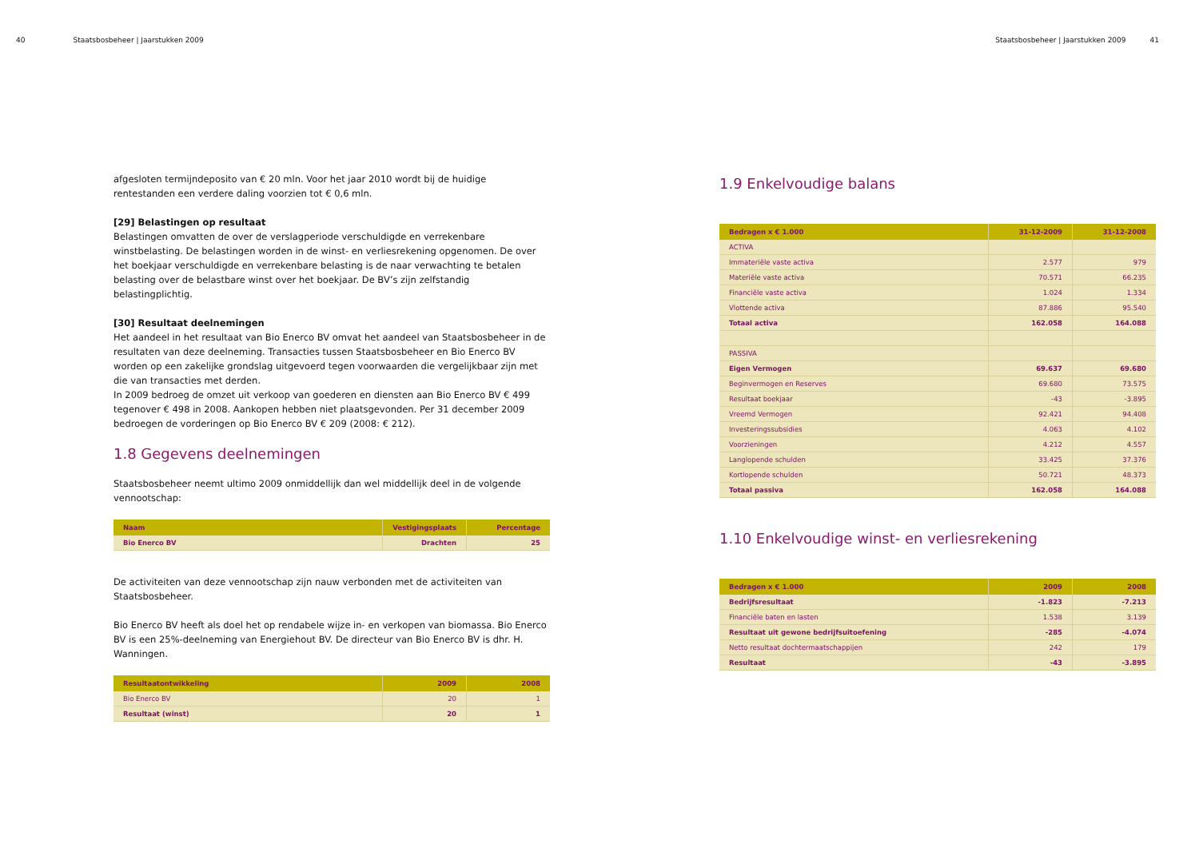40 Staatsbosbeheer | Jaarstukken 2009
Staatsbosbeheer | Jaarstukken 2009 41
afgesloten termijndeposito van € 20 mln. Voor het jaar 2010 wordt bij de huidige rentestanden een verdere daling voorzien tot € 0,6 mln.
[29] Belastingen op resultaat
Belastingen omvatten de over de verslagperiode verschuldigde en verrekenbare winstbelasting. De belastingen worden in de winst- en verliesrekening opgenomen. De over het boekjaar verschuldigde en verrekenbare belasting is de naar verwachting te betalen belasting over de belastbare winst over het boekjaar. De BV’s zijn zelfstandig belastingplichtig.
[30] Resultaat deelnemingen
Het aandeel in het resultaat van Bio Enerco BV omvat het aandeel van Staatsbosbeheer in de resultaten van deze deelneming. Transacties tussen Staatsbosbeheer en Bio Enerco BV worden op een zakelijke grondslag uitgevoerd tegen voorwaarden die vergelijkbaar zijn met die van transacties met derden.
In 2009 bedroeg de omzet uit verkoop van goederen en diensten aan Bio Enerco BV € 499 tegenover € 498 in 2008. Aankopen hebben niet plaatsgevonden. Per 31 december 2009 bedroegen de vorderingen op Bio Enerco BV € 209 (2008: € 212).
1.8 Gegevens deelnemingen
Staatsbosbeheer neemt ultimo 2009 onmiddellijk dan wel middellijk deel in de volgende vennootschap:
| Naam | Vestigingsplaats | Percentage |
| --- | --- | --- |
| Bio Enerco BV | Drachten | 25 |
De activiteiten van deze vennootschap zijn nauw verbonden met de activiteiten van Staatsbosbeheer.
Bio Enerco BV heeft als doel het op rendabele wijze in- en verkopen van biomassa. Bio Enerco BV is een 25%-deelneming van Energiehout BV. De directeur van Bio Enerco BV is dhr. H. Wanningen.
| Resultaatontwikkeling | 2009 | 2008 |
| --- | --- | --- |
| Bio Enerco BV | 20 | 1 |
| Resultaat (winst) | 20 | 1 |
1.9 Enkelvoudige balans
| Bedragen x € 1.000 | 31-12-2009 | 31-12-2008 |
| --- | --- | --- |
| ACTIVA | | |
| Immateriële vaste activa | 2.577 | 979 |
| Materiële vaste activa | 70.571 | 66.235 |
| Financiële vaste activa | 1.024 | 1.334 |
| Vlottende activa | 87.886 | 95.540 |
| Totaal activa | 162.058 | 164.088 |
| PASSIVA | | |
| Eigen Vermogen | 69.637 | 69.680 |
| Beginvermogen en Reserves | 69.680 | 73.575 |
| Resultaat boekjaar | -43 | -3.895 |
| Vreemd Vermogen | 92.421 | 94.408 |
| Investeringssubsidies | 4.063 | 4.102 |
| Voorzieningen | 4.212 | 4.557 |
| Langlopende schulden | 33.425 | 37.376 |
| Kortlopende schulden | 50.721 | 48.373 |
| Totaal passiva | 162.058 | 164.088 |
1.10 Enkelvoudige winst- en verliesrekening
| Bedragen x € 1.000 | 2009 | 2008 |
| --- | --- | --- |
| Bedrijfsresultaat | -1.823 | -7.213 |
| Financiële baten en lasten | 1.538 | 3.139 |
| Resultaat uit gewone bedrijfsuitoefening | -285 | -4.074 |
| Netto resultaat dochtermaatschappijen | 242 | 179 |
| Resultaat | -43 | -3.895 |